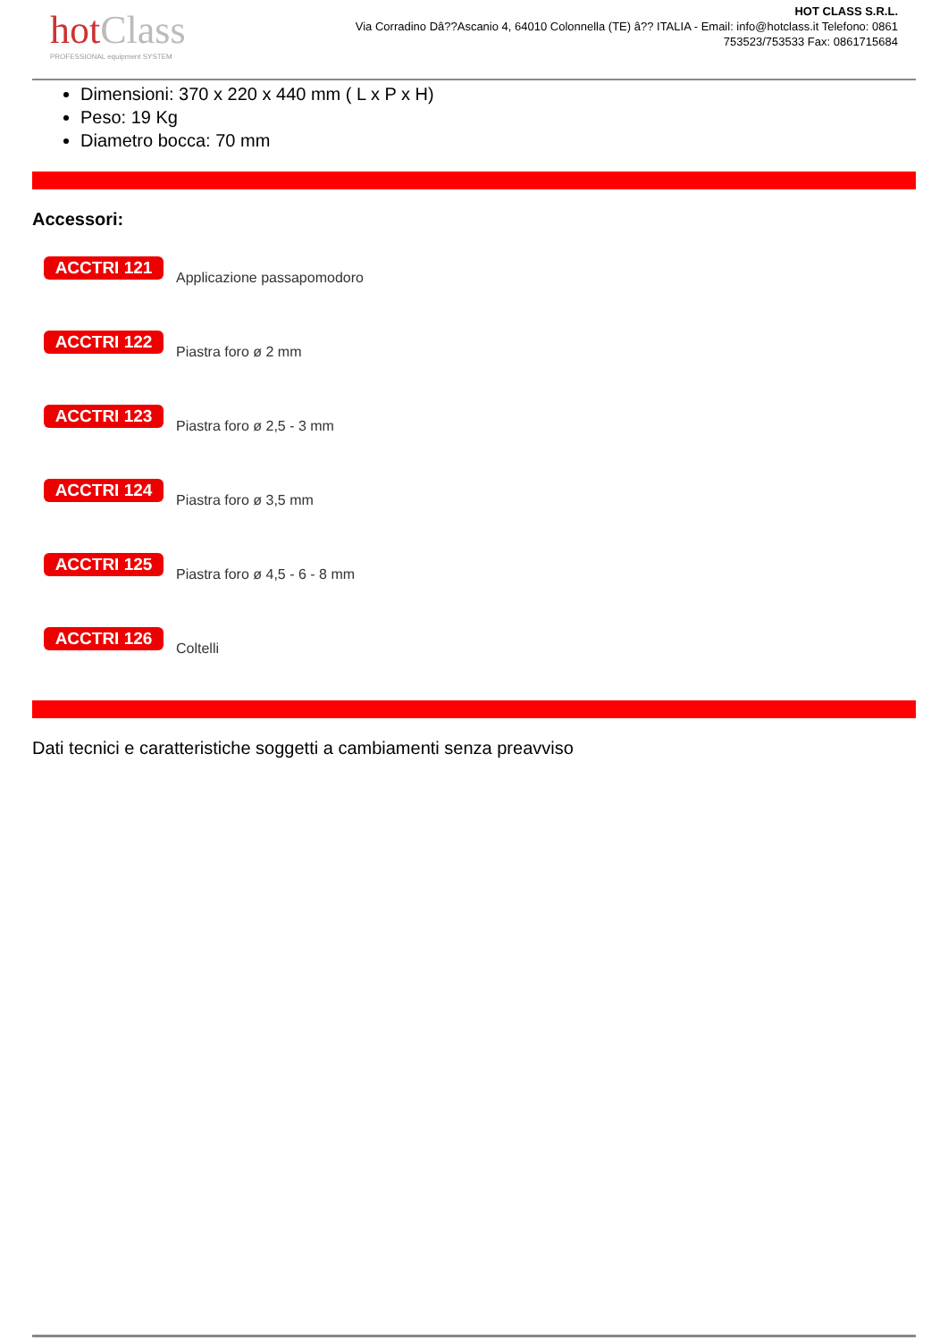hotClass
PROFESSIONAL equipment SYSTEM
HOT CLASS S.R.L.
Via Corradino Dâ??Ascanio 4, 64010 Colonnella (TE) â?? ITALIA - Email: info@hotclass.it Telefono: 0861 753523/753533 Fax: 0861715684
Dimensioni: 370 x 220 x 440 mm ( L x P x H)
Peso: 19 Kg
Diametro bocca: 70 mm
Accessori:
ACCTRI 121
Applicazione passapomodoro
ACCTRI 122
Piastra foro ø 2 mm
ACCTRI 123
Piastra foro ø 2,5 - 3 mm
ACCTRI 124
Piastra foro ø 3,5 mm
ACCTRI 125
Piastra foro ø 4,5 - 6 - 8 mm
ACCTRI 126
Coltelli
Dati tecnici e caratteristiche soggetti a cambiamenti senza preavviso